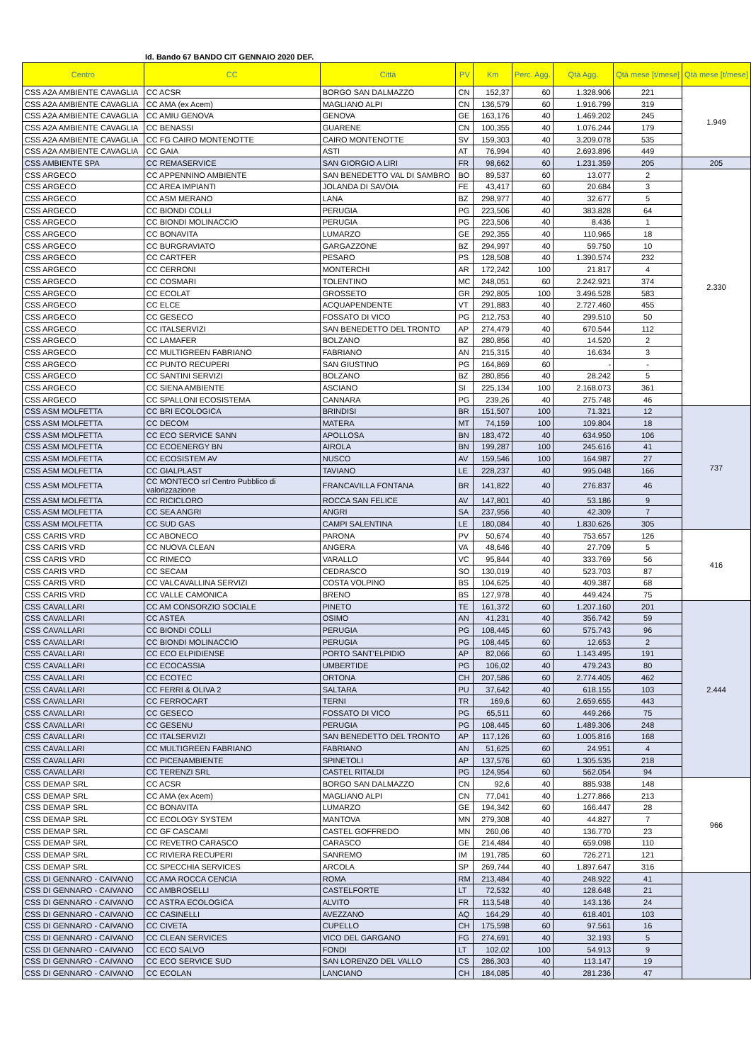Id. Bando 67 BANDO CIT GENNAIO 2020 DEF.
| Centro | CC | Città | PV | Km | Perc. Agg. | Qtà Agg. | Qtà mese [t/mese] | Qtà mese [t/mese] |
| --- | --- | --- | --- | --- | --- | --- | --- | --- |
| CSS A2A AMBIENTE CAVAGLIA | CC ACSR | BORGO SAN DALMAZZO | CN | 152,37 | 60 | 1.328.906 | 221 | 1.949 |
| CSS A2A AMBIENTE CAVAGLIA | CC AMA (ex Acem) | MAGLIANO ALPI | CN | 136,579 | 60 | 1.916.799 | 319 | |
| CSS A2A AMBIENTE CAVAGLIA | CC AMIU GENOVA | GENOVA | GE | 163,176 | 40 | 1.469.202 | 245 | |
| CSS A2A AMBIENTE CAVAGLIA | CC BENASSI | GUARENE | CN | 100,355 | 40 | 1.076.244 | 179 | |
| CSS A2A AMBIENTE CAVAGLIA | CC FG CAIRO MONTENOTTE | CAIRO MONTENOTTE | SV | 159,303 | 40 | 3.209.078 | 535 | |
| CSS A2A AMBIENTE CAVAGLIA | CC GAIA | ASTI | AT | 76,994 | 40 | 2.693.896 | 449 | |
| CSS AMBIENTE SPA | CC REMASERVICE | SAN GIORGIO A LIRI | FR | 98,662 | 60 | 1.231.359 | 205 | 205 |
| CSS ARGECO | CC APPENNINO AMBIENTE | SAN BENEDETTO VAL DI SAMBRO | BO | 89,537 | 60 | 13.077 | 2 | 2.330 |
| CSS ARGECO | CC AREA IMPIANTI | JOLANDA DI SAVOIA | FE | 43,417 | 60 | 20.684 | 3 | |
| CSS ARGECO | CC ASM MERANO | LANA | BZ | 298,977 | 40 | 32.677 | 5 | |
| CSS ARGECO | CC BIONDI COLLI | PERUGIA | PG | 223,506 | 40 | 383.828 | 64 | |
| CSS ARGECO | CC BIONDI MOLINACCIO | PERUGIA | PG | 223,506 | 40 | 8.436 | 1 | |
| CSS ARGECO | CC BONAVITA | LUMARZO | GE | 292,355 | 40 | 110.965 | 18 | |
| CSS ARGECO | CC BURGRAVIATO | GARGAZZONE | BZ | 294,997 | 40 | 59.750 | 10 | |
| CSS ARGECO | CC CARTFER | PESARO | PS | 128,508 | 40 | 1.390.574 | 232 | |
| CSS ARGECO | CC CERRONI | MONTERCHI | AR | 172,242 | 100 | 21.817 | 4 | |
| CSS ARGECO | CC COSMARI | TOLENTINO | MC | 248,051 | 60 | 2.242.921 | 374 | |
| CSS ARGECO | CC ECOLAT | GROSSETO | GR | 292,805 | 100 | 3.496.528 | 583 | |
| CSS ARGECO | CC ELCE | ACQUAPENDENTE | VT | 291,883 | 40 | 2.727.460 | 455 | |
| CSS ARGECO | CC GESECO | FOSSATO DI VICO | PG | 212,753 | 40 | 299.510 | 50 | |
| CSS ARGECO | CC ITALSERVIZI | SAN BENEDETTO DEL TRONTO | AP | 274,479 | 40 | 670.544 | 112 | |
| CSS ARGECO | CC LAMAFER | BOLZANO | BZ | 280,856 | 40 | 14.520 | 2 | |
| CSS ARGECO | CC MULTIGREEN FABRIANO | FABRIANO | AN | 215,315 | 40 | 16.634 | 3 | |
| CSS ARGECO | CC PUNTO RECUPERI | SAN GIUSTINO | PG | 164,869 | 60 | - | - | |
| CSS ARGECO | CC SANTINI SERVIZI | BOLZANO | BZ | 280,856 | 40 | 28.242 | 5 | |
| CSS ARGECO | CC SIENA AMBIENTE | ASCIANO | SI | 225,134 | 100 | 2.168.073 | 361 | |
| CSS ARGECO | CC SPALLONI ECOSISTEMA | CANNARA | PG | 239,26 | 40 | 275.748 | 46 | |
| CSS ASM MOLFETTA | CC BRI ECOLOGICA | BRINDISI | BR | 151,507 | 100 | 71.321 | 12 | 737 |
| CSS ASM MOLFETTA | CC DECOM | MATERA | MT | 74,159 | 100 | 109.804 | 18 | |
| CSS ASM MOLFETTA | CC ECO SERVICE SANN | APOLLOSA | BN | 183,472 | 40 | 634.950 | 106 | |
| CSS ASM MOLFETTA | CC ECOENERGY BN | AIROLA | BN | 199,287 | 100 | 245.616 | 41 | |
| CSS ASM MOLFETTA | CC ECOSISTEM AV | NUSCO | AV | 159,546 | 100 | 164.987 | 27 | |
| CSS ASM MOLFETTA | CC GIALPLAST | TAVIANO | LE | 228,237 | 40 | 995.048 | 166 | |
| CSS ASM MOLFETTA | CC MONTECO srl Centro Pubblico di valorizzazione | FRANCAVILLA FONTANA | BR | 141,822 | 40 | 276.837 | 46 | |
| CSS ASM MOLFETTA | CC RICICLORO | ROCCA SAN FELICE | AV | 147,801 | 40 | 53.186 | 9 | |
| CSS ASM MOLFETTA | CC SEA ANGRI | ANGRI | SA | 237,956 | 40 | 42.309 | 7 | |
| CSS ASM MOLFETTA | CC SUD GAS | CAMPI SALENTINA | LE | 180,084 | 40 | 1.830.626 | 305 | |
| CSS CARIS VRD | CC ABONECO | PARONA | PV | 50,674 | 40 | 753.657 | 126 | 416 |
| CSS CARIS VRD | CC NUOVA CLEAN | ANGERA | VA | 48,646 | 40 | 27.709 | 5 | |
| CSS CARIS VRD | CC RIMECO | VARALLO | VC | 95,844 | 40 | 333.769 | 56 | |
| CSS CARIS VRD | CC SECAM | CEDRASCO | SO | 130,019 | 40 | 523.703 | 87 | |
| CSS CARIS VRD | CC VALCAVALLINA SERVIZI | COSTA VOLPINO | BS | 104,625 | 40 | 409.387 | 68 | |
| CSS CARIS VRD | CC VALLE CAMONICA | BRENO | BS | 127,978 | 40 | 449.424 | 75 | |
| CSS CAVALLARI | CC AM CONSORZIO SOCIALE | PINETO | TE | 161,372 | 60 | 1.207.160 | 201 | 2.444 |
| CSS CAVALLARI | CC ASTEA | OSIMO | AN | 41,231 | 40 | 356.742 | 59 | |
| CSS CAVALLARI | CC BIONDI COLLI | PERUGIA | PG | 108,445 | 60 | 575.743 | 96 | |
| CSS CAVALLARI | CC BIONDI MOLINACCIO | PERUGIA | PG | 108,445 | 60 | 12.653 | 2 | |
| CSS CAVALLARI | CC ECO ELPIDIENSE | PORTO SANT'ELPIDIO | AP | 82,066 | 60 | 1.143.495 | 191 | |
| CSS CAVALLARI | CC ECOCASSIA | UMBERTIDE | PG | 106,02 | 40 | 479.243 | 80 | |
| CSS CAVALLARI | CC ECOTEC | ORTONA | CH | 207,586 | 60 | 2.774.405 | 462 | |
| CSS CAVALLARI | CC FERRI & OLIVA 2 | SALTARA | PU | 37,642 | 40 | 618.155 | 103 | |
| CSS CAVALLARI | CC FERROCART | TERNI | TR | 169,6 | 60 | 2.659.655 | 443 | |
| CSS CAVALLARI | CC GESECO | FOSSATO DI VICO | PG | 65,511 | 60 | 449.266 | 75 | |
| CSS CAVALLARI | CC GESENU | PERUGIA | PG | 108,445 | 60 | 1.489.306 | 248 | |
| CSS CAVALLARI | CC ITALSERVIZI | SAN BENEDETTO DEL TRONTO | AP | 117,126 | 60 | 1.005.816 | 168 | |
| CSS CAVALLARI | CC MULTIGREEN FABRIANO | FABRIANO | AN | 51,625 | 60 | 24.951 | 4 | |
| CSS CAVALLARI | CC PICENAMBIENTE | SPINETOLI | AP | 137,576 | 60 | 1.305.535 | 218 | |
| CSS CAVALLARI | CC TERENZI SRL | CASTEL RITALDI | PG | 124,954 | 60 | 562.054 | 94 | |
| CSS DEMAP SRL | CC ACSR | BORGO SAN DALMAZZO | CN | 92,6 | 40 | 885.938 | 148 | 966 |
| CSS DEMAP SRL | CC AMA (ex Acem) | MAGLIANO ALPI | CN | 77,041 | 40 | 1.277.866 | 213 | |
| CSS DEMAP SRL | CC BONAVITA | LUMARZO | GE | 194,342 | 60 | 166.447 | 28 | |
| CSS DEMAP SRL | CC ECOLOGY SYSTEM | MANTOVA | MN | 279,308 | 40 | 44.827 | 7 | |
| CSS DEMAP SRL | CC GF CASCAMI | CASTEL GOFFREDO | MN | 260,06 | 40 | 136.770 | 23 | |
| CSS DEMAP SRL | CC REVETRO CARASCO | CARASCO | GE | 214,484 | 40 | 659.098 | 110 | |
| CSS DEMAP SRL | CC RIVIERA RECUPERI | SANREMO | IM | 191,785 | 60 | 726.271 | 121 | |
| CSS DEMAP SRL | CC SPECCHIA SERVICES | ARCOLA | SP | 269,744 | 40 | 1.897.647 | 316 | |
| CSS DI GENNARO - CAIVANO | CC AMA ROCCA CENCIA | ROMA | RM | 213,484 | 40 | 248.922 | 41 | |
| CSS DI GENNARO - CAIVANO | CC AMBROSELLI | CASTELFORTE | LT | 72,532 | 40 | 128.648 | 21 | |
| CSS DI GENNARO - CAIVANO | CC ASTRA ECOLOGICA | ALVITO | FR | 113,548 | 40 | 143.136 | 24 | |
| CSS DI GENNARO - CAIVANO | CC CASINELLI | AVEZZANO | AQ | 164,29 | 40 | 618.401 | 103 | |
| CSS DI GENNARO - CAIVANO | CC CIVETA | CUPELLO | CH | 175,598 | 60 | 97.561 | 16 | |
| CSS DI GENNARO - CAIVANO | CC CLEAN SERVICES | VICO DEL GARGANO | FG | 274,691 | 40 | 32.193 | 5 | |
| CSS DI GENNARO - CAIVANO | CC ECO SALVO | FONDI | LT | 102,02 | 100 | 54.913 | 9 | |
| CSS DI GENNARO - CAIVANO | CC ECO SERVICE SUD | SAN LORENZO DEL VALLO | CS | 286,303 | 40 | 113.147 | 19 | |
| CSS DI GENNARO - CAIVANO | CC ECOLAN | LANCIANO | CH | 184,085 | 40 | 281.236 | 47 | |